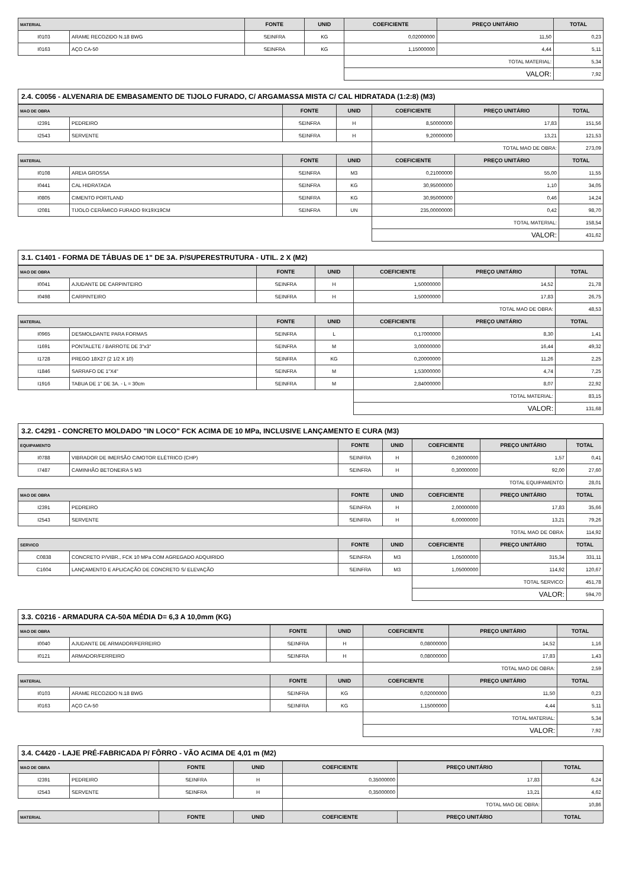| MATERIAL | | FONTE | UNID | COEFICIENTE | PREÇO UNITÁRIO | TOTAL |
| --- | --- | --- | --- | --- | --- | --- |
| I0103 | ARAME RECOZIDO N.18 BWG | SEINFRA | KG | 0,02000000 | 11,50 | 0,23 |
| I0163 | AÇO CA-50 | SEINFRA | KG | 1,15000000 | 4,44 | 5,11 |
| | | | | TOTAL MATERIAL: | | 5,34 |
| | | | | VALOR: | | 7,92 |
2.4. C0056 - ALVENARIA DE EMBASAMENTO DE TIJOLO FURADO, C/ ARGAMASSA MISTA C/ CAL HIDRATADA (1:2:8) (M3)
| MAO DE OBRA | | FONTE | UNID | COEFICIENTE | PREÇO UNITÁRIO | TOTAL |
| --- | --- | --- | --- | --- | --- | --- |
| I2391 | PEDREIRO | SEINFRA | H | 8,50000000 | 17,83 | 151,56 |
| I2543 | SERVENTE | SEINFRA | H | 9,20000000 | 13,21 | 121,53 |
| | | | | TOTAL MAO DE OBRA: | | 273,09 |
| MATERIAL | | FONTE | UNID | COEFICIENTE | PREÇO UNITÁRIO | TOTAL |
| I0108 | AREIA GROSSA | SEINFRA | M3 | 0,21000000 | 55,00 | 11,55 |
| I0441 | CAL HIDRATADA | SEINFRA | KG | 30,95000000 | 1,10 | 34,05 |
| I0805 | CIMENTO PORTLAND | SEINFRA | KG | 30,95000000 | 0,46 | 14,24 |
| I2081 | TIJOLO CERÂMICO FURADO 9X19X19CM | SEINFRA | UN | 235,00000000 | 0,42 | 98,70 |
| | | | | TOTAL MATERIAL: | | 158,54 |
| | | | | VALOR: | | 431,62 |
3.1. C1401 - FORMA DE TÁBUAS DE 1" DE 3A. P/SUPERESTRUTURA - UTIL. 2 X (M2)
| MAO DE OBRA | | FONTE | UNID | COEFICIENTE | PREÇO UNITÁRIO | TOTAL |
| --- | --- | --- | --- | --- | --- | --- |
| I0041 | AJUDANTE DE CARPINTEIRO | SEINFRA | H | 1,50000000 | 14,52 | 21,78 |
| I0498 | CARPINTEIRO | SEINFRA | H | 1,50000000 | 17,83 | 26,75 |
| | | | | TOTAL MAO DE OBRA: | | 48,53 |
| MATERIAL | | FONTE | UNID | COEFICIENTE | PREÇO UNITÁRIO | TOTAL |
| I0965 | DESMOLDANTE PARA FORMAS | SEINFRA | L | 0,17000000 | 8,30 | 1,41 |
| I1691 | PONTALETE / BARROTE DE 3"x3" | SEINFRA | M | 3,00000000 | 16,44 | 49,32 |
| I1728 | PREGO 18X27 (2 1/2 X 10) | SEINFRA | KG | 0,20000000 | 11,26 | 2,25 |
| I1846 | SARRAFO DE 1"X4" | SEINFRA | M | 1,53000000 | 4,74 | 7,25 |
| I1916 | TABUA DE 1" DE 3A. - L = 30cm | SEINFRA | M | 2,84000000 | 8,07 | 22,92 |
| | | | | TOTAL MATERIAL: | | 83,15 |
| | | | | VALOR: | | 131,68 |
3.2. C4291 - CONCRETO MOLDADO "IN LOCO" FCK ACIMA DE 10 MPa, INCLUSIVE LANÇAMENTO E CURA (M3)
| EQUIPAMENTO | | FONTE | UNID | COEFICIENTE | PREÇO UNITÁRIO | TOTAL |
| --- | --- | --- | --- | --- | --- | --- |
| I0788 | VIBRADOR DE IMERSÃO C/MOTOR ELÉTRICO (CHP) | SEINFRA | H | 0,26000000 | 1,57 | 0,41 |
| I7487 | CAMINHÃO BETONEIRA 5 M3 | SEINFRA | H | 0,30000000 | 92,00 | 27,60 |
| | | | | TOTAL EQUIPAMENTO: | | 28,01 |
| MAO DE OBRA | | FONTE | UNID | COEFICIENTE | PREÇO UNITÁRIO | TOTAL |
| I2391 | PEDREIRO | SEINFRA | H | 2,00000000 | 17,83 | 35,66 |
| I2543 | SERVENTE | SEINFRA | H | 6,00000000 | 13,21 | 79,26 |
| | | | | TOTAL MAO DE OBRA: | | 114,92 |
| SERVICO | | FONTE | UNID | COEFICIENTE | PREÇO UNITÁRIO | TOTAL |
| C0838 | CONCRETO P/VIBR., FCK 10 MPa COM AGREGADO ADQUIRIDO | SEINFRA | M3 | 1,05000000 | 315,34 | 331,11 |
| C1604 | LANÇAMENTO E APLICAÇÃO DE CONCRETO S/ ELEVAÇÃO | SEINFRA | M3 | 1,05000000 | 114,92 | 120,67 |
| | | | | TOTAL SERVICO: | | 451,78 |
| | | | | VALOR: | | 594,70 |
3.3. C0216 - ARMADURA CA-50A MÉDIA D= 6,3 A 10,0mm (KG)
| MAO DE OBRA | | FONTE | UNID | COEFICIENTE | PREÇO UNITÁRIO | TOTAL |
| --- | --- | --- | --- | --- | --- | --- |
| I0040 | AJUDANTE DE ARMADOR/FERREIRO | SEINFRA | H | 0,08000000 | 14,52 | 1,16 |
| I0121 | ARMADOR/FERREIRO | SEINFRA | H | 0,08000000 | 17,83 | 1,43 |
| | | | | TOTAL MAO DE OBRA: | | 2,59 |
| MATERIAL | | FONTE | UNID | COEFICIENTE | PREÇO UNITÁRIO | TOTAL |
| I0103 | ARAME RECOZIDO N.18 BWG | SEINFRA | KG | 0,02000000 | 11,50 | 0,23 |
| I0163 | AÇO CA-50 | SEINFRA | KG | 1,15000000 | 4,44 | 5,11 |
| | | | | TOTAL MATERIAL: | | 5,34 |
| | | | | VALOR: | | 7,92 |
3.4. C4420 - LAJE PRÉ-FABRICADA P/ FÔRRO - VÃO ACIMA DE 4,01 m (M2)
| MAO DE OBRA | | FONTE | UNID | COEFICIENTE | PREÇO UNITÁRIO | TOTAL |
| --- | --- | --- | --- | --- | --- | --- |
| I2391 | PEDREIRO | SEINFRA | H | 0,35000000 | 17,83 | 6,24 |
| I2543 | SERVENTE | SEINFRA | H | 0,35000000 | 13,21 | 4,62 |
| | | | | TOTAL MAO DE OBRA: | | 10,86 |
| MATERIAL | | FONTE | UNID | COEFICIENTE | PREÇO UNITÁRIO | TOTAL |